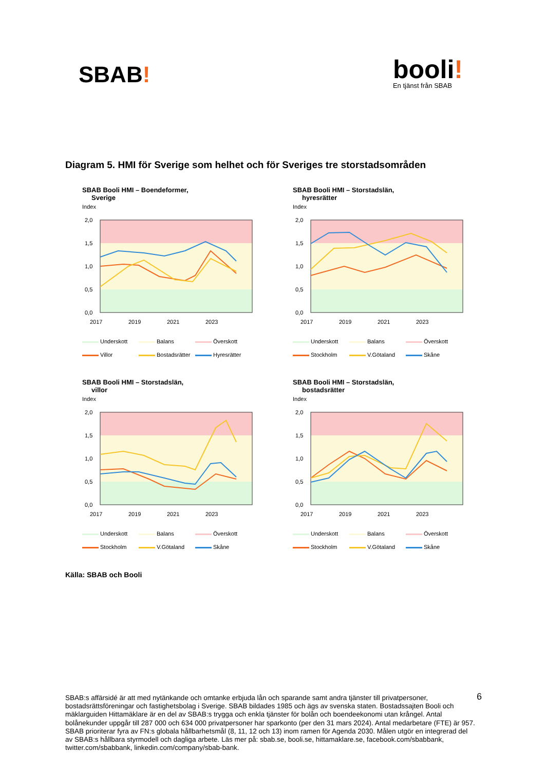SBAB!
booli!
En tjänst från SBAB
Diagram 5. HMI för Sverige som helhet och för Sveriges tre storstadsområden
SBAB Booli HMI – Boendeformer,
Sverige
Index
2,0
1,5
1,0
0,5
0,0
2017
2019
2021
2023
Underskott Balans Överskott Villor Bostadsrätter Hyresrätter
SBAB Booli HMI – Storstadslän,
hyresrätter
Index
2,0
1,5
1,0
0,5
0,0
2017
2019
2021
2023
Underskott Balans Överskott Stockholm V.Götaland Skåne
SBAB Booli HMI – Storstadslän,
villor
Index
2,0
1,5
1,0
0,5
0,0
2017
2019
2021
2023
Underskott Balans Överskott Stockholm V.Götaland Skåne
SBAB Booli HMI – Storstadslän,
bostadsrätter
Index
2,0
1,5
1,0
0,5
0,0
2017
2019
2021
2023
Underskott Balans Överskott Stockholm V.Götaland Skåne
Källa: SBAB och Booli
SBAB:s affärsidé är att med nytänkande och omtanke erbjuda lån och sparande samt andra tjänster till privatpersoner, bostadsrättsföreningar och fastighetsbolag i Sverige. SBAB bildades 1985 och ägs av svenska staten. Bostadssajten Booli och mäklarguiden Hittamäklare är en del av SBAB:s trygga och enkla tjänster för bolån och boendeekonomi utan krångel. Antal bolånekunder uppgår till 287 000 och 634 000 privatpersoner har sparkonto (per den 31 mars 2024). Antal medarbetare (FTE) är 957. SBAB prioriterar fyra av FN:s globala hållbarhetsmål (8, 11, 12 och 13) inom ramen för Agenda 2030. Målen utgör en integrerad del av SBAB:s hållbara styrmodell och dagliga arbete. Läs mer på: sbab.se, booli.se, hittamaklare.se, facebook.com/sbabbank, twitter.com/sbabbank, linkedin.com/company/sbab-bank.
6